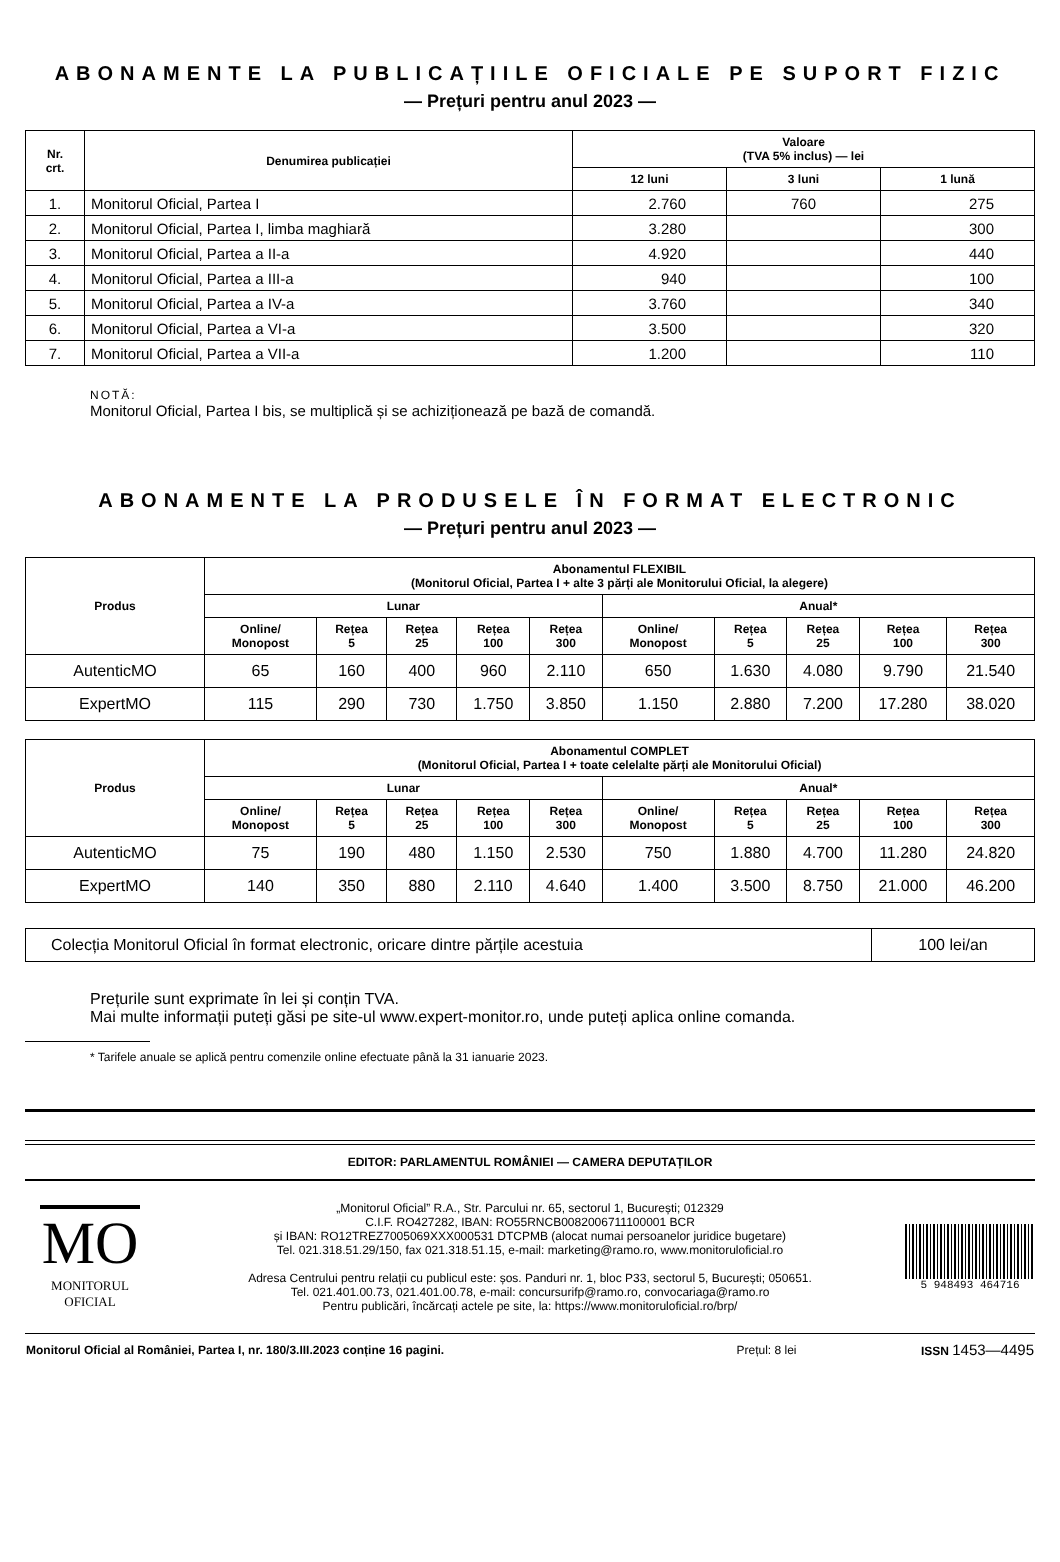ABONAMENTE LA PUBLICAȚIILE OFICIALE PE SUPORT FIZIC
— Prețuri pentru anul 2023 —
| Nr. crt. | Denumirea publicației | Valoare (TVA 5% inclus) — lei | | |
| --- | --- | --- | --- | --- |
| | | 12 luni | 3 luni | 1 lună |
| 1. | Monitorul Oficial, Partea I | 2.760 | 760 | 275 |
| 2. | Monitorul Oficial, Partea I, limba maghiară | 3.280 | | 300 |
| 3. | Monitorul Oficial, Partea a II-a | 4.920 | | 440 |
| 4. | Monitorul Oficial, Partea a III-a | 940 | | 100 |
| 5. | Monitorul Oficial, Partea a IV-a | 3.760 | | 340 |
| 6. | Monitorul Oficial, Partea a VI-a | 3.500 | | 320 |
| 7. | Monitorul Oficial, Partea a VII-a | 1.200 | | 110 |
NOTĂ:
Monitorul Oficial, Partea I bis, se multiplică și se achiziționează pe bază de comandă.
ABONAMENTE LA PRODUSELE ÎN FORMAT ELECTRONIC
— Prețuri pentru anul 2023 —
| Produs | Abonamentul FLEXIBIL (Monitorul Oficial, Partea I + alte 3 părți ale Monitorului Oficial, la alegere) | | | | | | | | | |
| --- | --- | --- | --- | --- | --- | --- | --- | --- | --- | --- |
| | Lunar | | | | | Anual* | | | | |
| | Online/ Monopost | Rețea 5 | Rețea 25 | Rețea 100 | Rețea 300 | Online/ Monopost | Rețea 5 | Rețea 25 | Rețea 100 | Rețea 300 |
| AutenticMO | 65 | 160 | 400 | 960 | 2.110 | 650 | 1.630 | 4.080 | 9.790 | 21.540 |
| ExpertMO | 115 | 290 | 730 | 1.750 | 3.850 | 1.150 | 2.880 | 7.200 | 17.280 | 38.020 |
| Produs | Abonamentul COMPLET (Monitorul Oficial, Partea I + toate celelalte părți ale Monitorului Oficial) | | | | | | | | | |
| --- | --- | --- | --- | --- | --- | --- | --- | --- | --- | --- |
| | Lunar | | | | | Anual* | | | | |
| | Online/ Monopost | Rețea 5 | Rețea 25 | Rețea 100 | Rețea 300 | Online/ Monopost | Rețea 5 | Rețea 25 | Rețea 100 | Rețea 300 |
| AutenticMO | 75 | 190 | 480 | 1.150 | 2.530 | 750 | 1.880 | 4.700 | 11.280 | 24.820 |
| ExpertMO | 140 | 350 | 880 | 2.110 | 4.640 | 1.400 | 3.500 | 8.750 | 21.000 | 46.200 |
| Colecția Monitorul Oficial în format electronic, oricare dintre părțile acestuia | 100 lei/an |
Prețurile sunt exprimate în lei și conțin TVA.
Mai multe informații puteți găsi pe site-ul www.expert-monitor.ro, unde puteți aplica online comanda.
* Tarifele anuale se aplică pentru comenzile online efectuate până la 31 ianuarie 2023.
EDITOR: PARLAMENTUL ROMÂNIEI — CAMERA DEPUTAȚILOR
MO
MONITORUL
OFICIAL
„Monitorul Oficial” R.A., Str. Parcului nr. 65, sectorul 1, București; 012329
C.I.F. RO427282, IBAN: RO55RNCB0082006711100001 BCR
și IBAN: RO12TREZ7005069XXX000531 DTCPMB (alocat numai persoanelor juridice bugetare)
Tel. 021.318.51.29/150, fax 021.318.51.15, e-mail: marketing@ramo.ro, www.monitoruloficial.ro
Adresa Centrului pentru relații cu publicul este: șos. Panduri nr. 1, bloc P33, sectorul 5, București; 050651.
Tel. 021.401.00.73, 021.401.00.78, e-mail: concursurifp@ramo.ro, convocariaga@ramo.ro
Pentru publicări, încărcați actele pe site, la: https://www.monitoruloficial.ro/brp/
5 948493 464716
| Monitorul Oficial al României, Partea I, nr. 180/3.III.2023 conține 16 pagini. | Prețul: 8 lei | ISSN 1453—4495 |